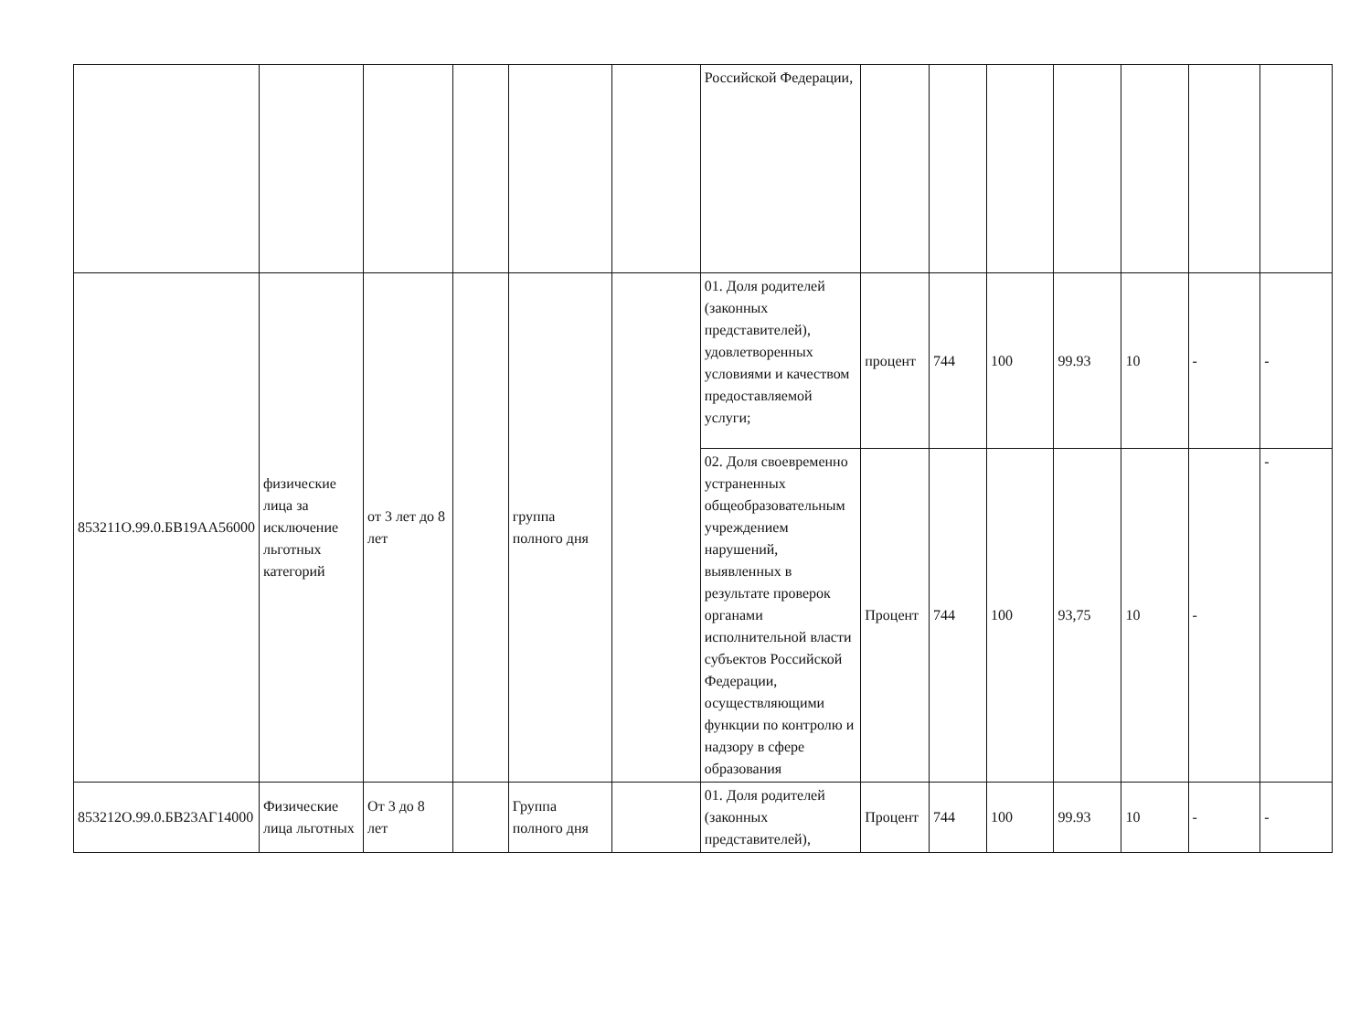| | | | | | | Российской Федерации, | | | | | | | |
| 853211О.99.0.БВ19АА56000 | физические лица за исключение льготных категорий | от 3 лет до 8 лет | | группа полного дня | | 01. Доля родителей (законных представителей), удовлетворенных условиями и качеством предоставляемой услуги; | процент | 744 | 100 | 99.93 | 10 | - | - |
| | | | | | | 02. Доля своевременно устраненных общеобразовательным учреждением нарушений, выявленных в результате проверок органами исполнительной власти субъектов Российской Федерации, осуществляющими функции по контролю и надзору в сфере образования | Процент | 744 | 100 | 93,75 | 10 | - | - |
| 853212О.99.0.БВ23АГ14000 | Физические лица льготных | От 3 до 8 лет | | Группа полного дня | | 01. Доля родителей (законных представителей), | Процент | 744 | 100 | 99.93 | 10 | - | - |